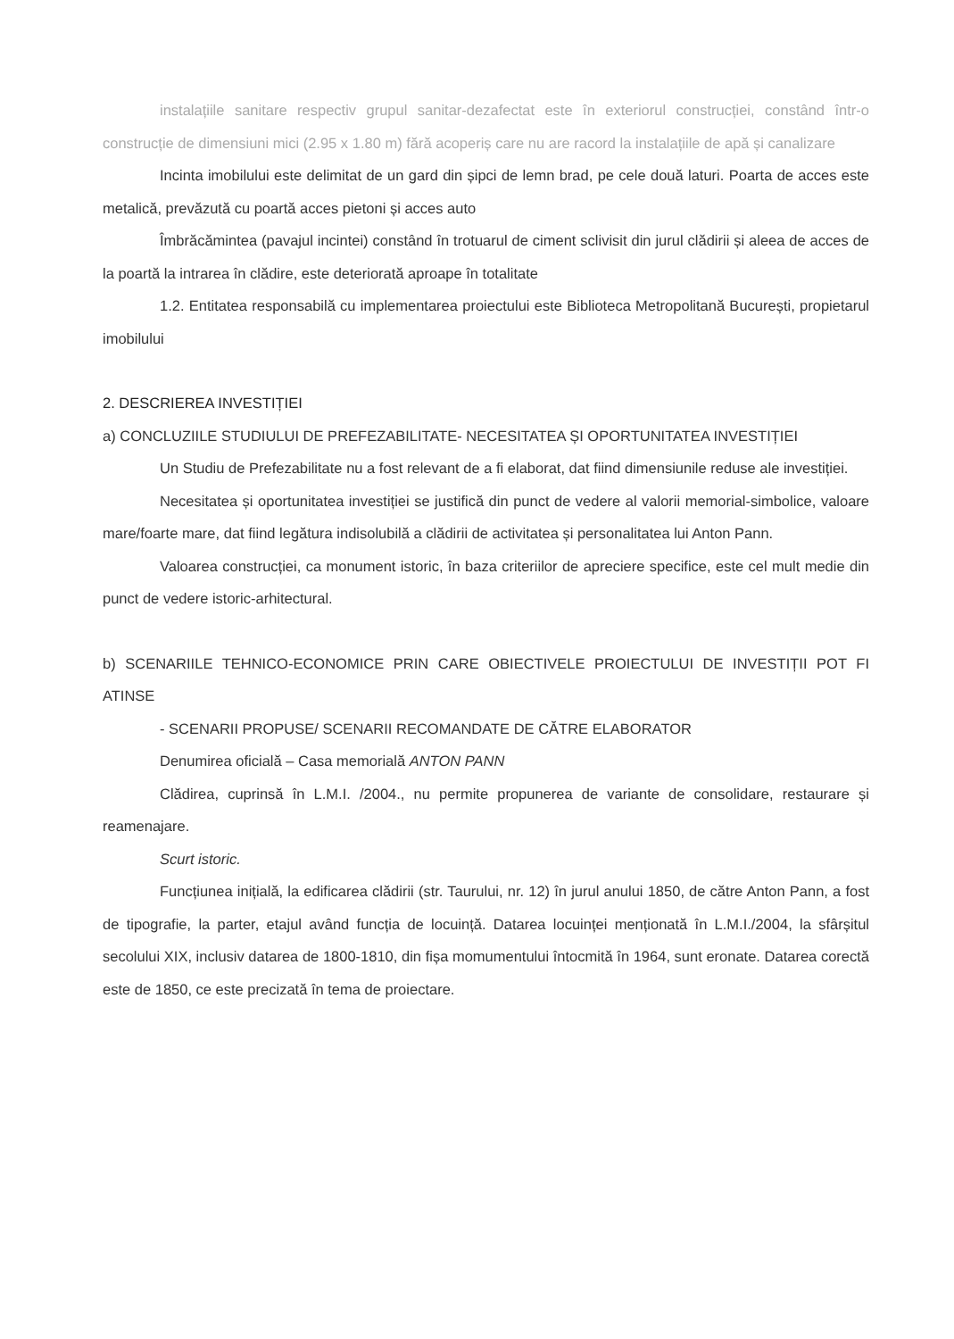instalațiile sanitare respectiv grupul sanitar-dezafectat este în exteriorul construcției, constând într-o construcție de dimensiuni mici (2.95 x 1.80 m) fără acoperiș care nu are racord la instalațiile de apă și canalizare
Incinta imobilului este delimitat de un gard din șipci de lemn brad, pe cele două laturi. Poarta de acces este metalică, prevăzută cu poartă acces pietoni și acces auto
Îmbrăcămintea (pavajul incintei) constând în trotuarul de ciment sclivisit din jurul clădirii și aleea de acces de la poartă la intrarea în clădire, este deteriorată aproape în totalitate
1.2. Entitatea responsabilă cu implementarea proiectului este Biblioteca Metropolitană București, propietarul imobilului
2. DESCRIEREA INVESTIȚIEI
a) CONCLUZIILE STUDIULUI DE PREFEZABILITATE- NECESITATEA ȘI OPORTUNITATEA INVESTIȚIEI
Un Studiu de Prefezabilitate nu a fost relevant de a fi elaborat, dat fiind dimensiunile reduse ale investiției.
Necesitatea și oportunitatea investiției se justifică din punct de vedere al valorii memorial-simbolice, valoare mare/foarte mare, dat fiind legătura indisolubilă a clădirii de activitatea și personalitatea lui Anton Pann.
Valoarea construcției, ca monument istoric, în baza criteriilor de apreciere specifice, este cel mult medie din punct de vedere istoric-arhitectural.
b) SCENARIILE TEHNICO-ECONOMICE PRIN CARE OBIECTIVELE PROIECTULUI DE INVESTIȚII POT FI ATINSE
- SCENARII PROPUSE/ SCENARII RECOMANDATE DE CĂTRE ELABORATOR
Denumirea oficială – Casa memorială ANTON PANN
Clădirea, cuprinsă în L.M.I. /2004., nu permite propunerea de variante de consolidare, restaurare și reamenajare.
Scurt istoric.
Funcțiunea inițială, la edificarea clădirii (str. Taurului, nr. 12) în jurul anului 1850, de către Anton Pann, a fost de tipografie, la parter, etajul având funcția de locuință. Datarea locuinței menționată în L.M.I./2004, la sfârșitul secolului XIX, inclusiv datarea de 1800-1810, din fișa momumentului întocmită în 1964, sunt eronate. Datarea corectă este de 1850, ce este precizată în tema de proiectare.